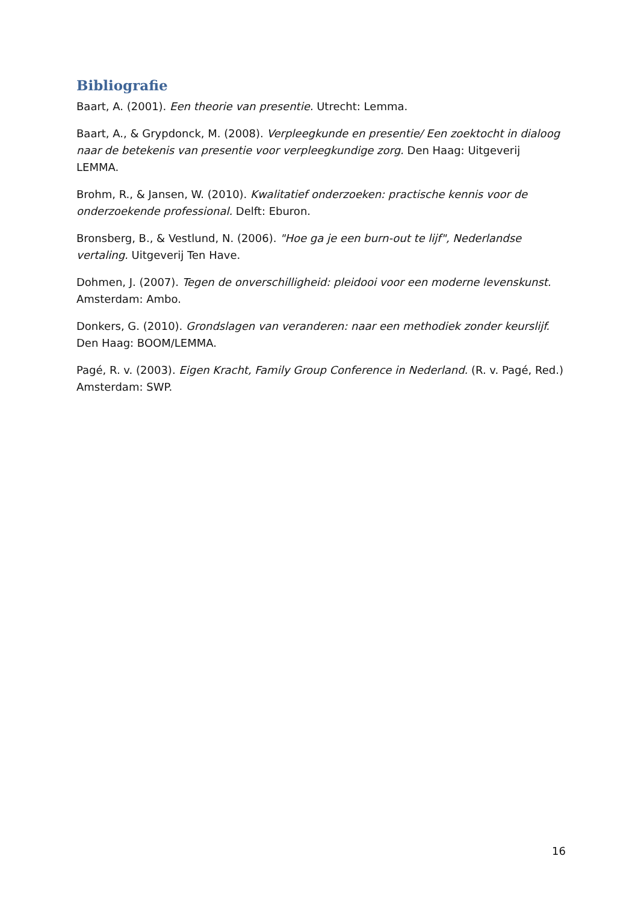Bibliografie
Baart, A. (2001). Een theorie van presentie. Utrecht: Lemma.
Baart, A., & Grypdonck, M. (2008). Verpleegkunde en presentie/ Een zoektocht in dialoog naar de betekenis van presentie voor verpleegkundige zorg. Den Haag: Uitgeverij LEMMA.
Brohm, R., & Jansen, W. (2010). Kwalitatief onderzoeken: practische kennis voor de onderzoekende professional. Delft: Eburon.
Bronsberg, B., & Vestlund, N. (2006). "Hoe ga je een burn-out te lijf", Nederlandse vertaling. Uitgeverij Ten Have.
Dohmen, J. (2007). Tegen de onverschilligheid: pleidooi voor een moderne levenskunst. Amsterdam: Ambo.
Donkers, G. (2010). Grondslagen van veranderen: naar een methodiek zonder keurslijf. Den Haag: BOOM/LEMMA.
Pagé, R. v. (2003). Eigen Kracht, Family Group Conference in Nederland. (R. v. Pagé, Red.) Amsterdam: SWP.
16